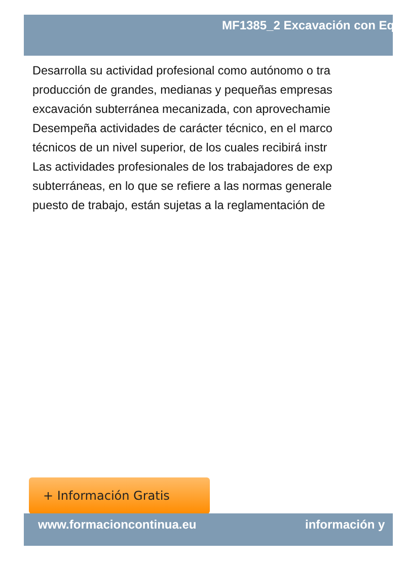MF1385_2 Excavación con Eq
Desarrolla su actividad profesional como autónomo o tra
producción de grandes, medianas y pequeñas empresas
excavación subterránea mecanizada, con aprovechamie
Desempeña actividades de carácter técnico, en el marco
técnicos de un nivel superior, de los cuales recibirá instr
Las actividades profesionales de los trabajadores de exp
subterráneas, en lo que se refiere a las normas generale
puesto de trabajo, están sujetas a la reglamentación de
+ Información Gratis
www.formacioncontinua.eu información y